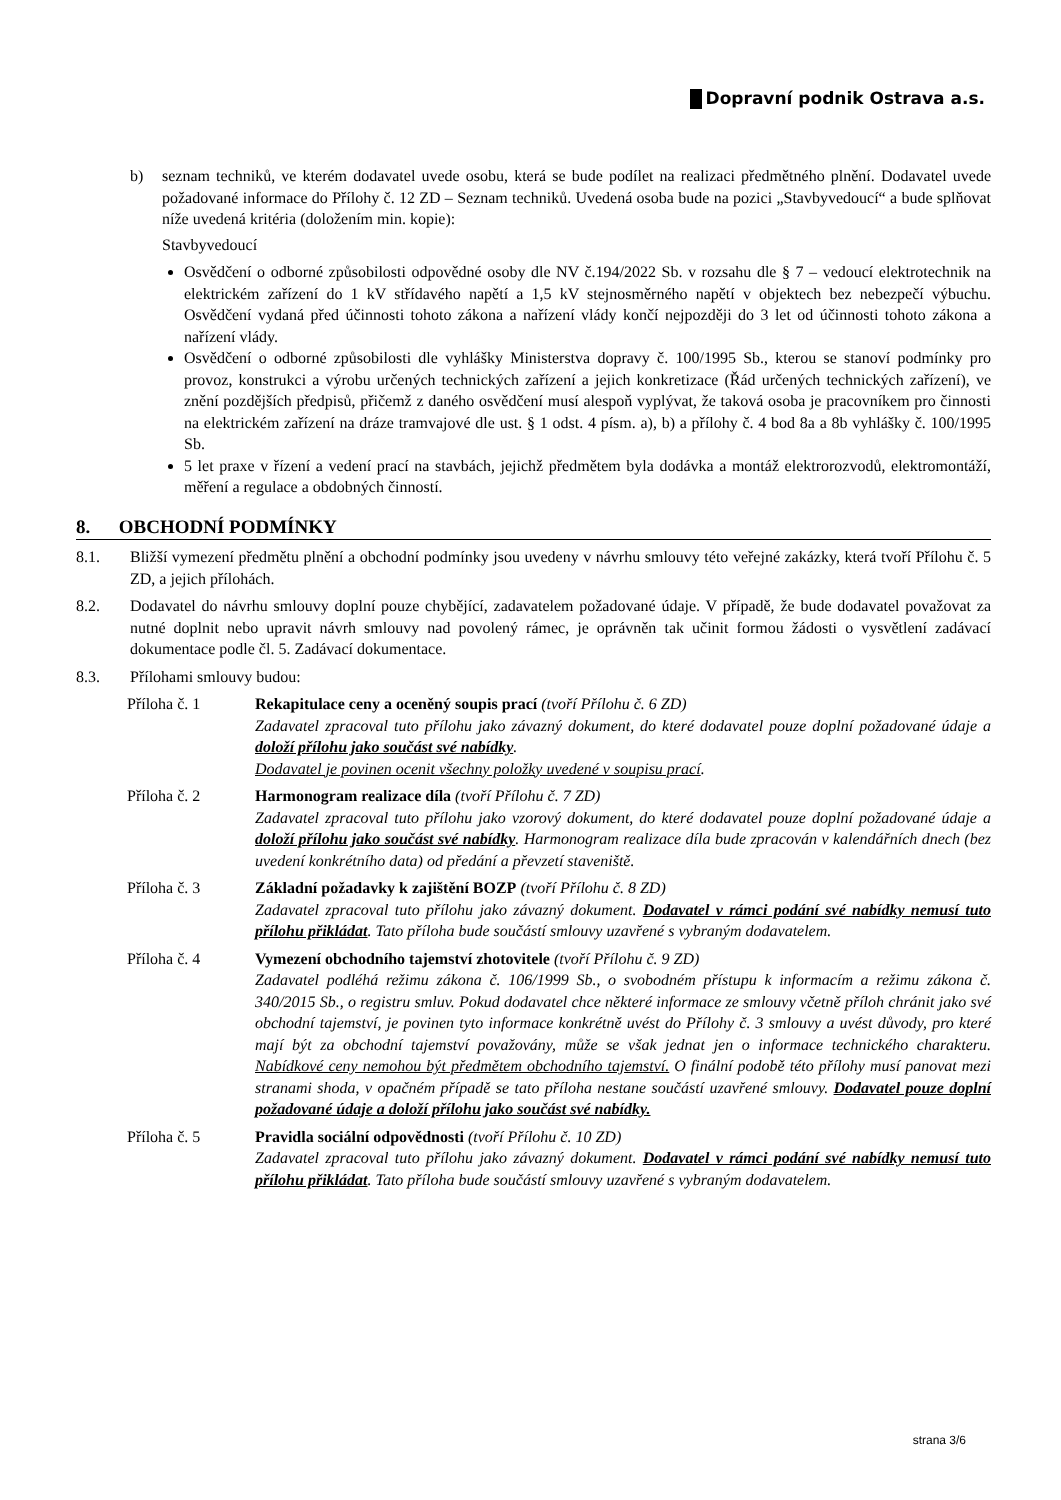Dopravní podnik Ostrava a.s.
b) seznam techniků, ve kterém dodavatel uvede osobu, která se bude podílet na realizaci předmětného plnění. Dodavatel uvede požadované informace do Přílohy č. 12 ZD – Seznam techniků. Uvedená osoba bude na pozici „Stavbyvedoucí“ a bude splňovat níže uvedená kritéria (doložením min. kopie):
Stavbyvedoucí
Osvědčení o odborné způsobilosti odpovědné osoby dle NV č.194/2022 Sb. v rozsahu dle § 7 – vedoucí elektrotechnik na elektrickém zařízení do 1 kV střídavého napětí a 1,5 kV stejnosměrného napětí v objektech bez nebezpečí výbuchu. Osvědčení vydaná před účinnosti tohoto zákona a nařízení vlády končí nejpozději do 3 let od účinnosti tohoto zákona a nařízení vlády.
Osvědčení o odborné způsobilosti dle vyhlášky Ministerstva dopravy č. 100/1995 Sb., kterou se stanoví podmínky pro provoz, konstrukci a výrobu určených technických zařízení a jejich konkretizace (Řád určených technických zařízení), ve znění pozdějších předpisů, přičemž z daného osvědčení musí alespoň vyplývat, že taková osoba je pracovníkem pro činnosti na elektrickém zařízení na dráze tramvajové dle ust. § 1 odst. 4 písm. a), b) a přílohy č. 4 bod 8a a 8b vyhlášky č. 100/1995 Sb.
5 let praxe v řízení a vedení prací na stavbách, jejichž předmětem byla dodávka a montáž elektrorozvodů, elektromontáží, měření a regulace a obdobných činností.
8. OBCHODNÍ PODMÍNKY
8.1. Bližší vymezení předmětu plnění a obchodní podmínky jsou uvedeny v návrhu smlouvy této veřejné zakázky, která tvoří Přílohu č. 5 ZD, a jejich přílohách.
8.2. Dodavatel do návrhu smlouvy doplní pouze chybějící, zadavatelem požadované údaje. V případě, že bude dodavatel považovat za nutné doplnit nebo upravit návrh smlouvy nad povolený rámec, je oprávněn tak učinit formou žádosti o vysvětlení zadávací dokumentace podle čl. 5. Zadávací dokumentace.
8.3. Přílohami smlouvy budou:
Příloha č. 1 Rekapitulace ceny a oceněný soupis prací (tvoří Přílohu č. 6 ZD)
Zadavatel zpracoval tuto přílohu jako závazný dokument, do které dodavatel pouze doplní požadované údaje a doloží přílohu jako součást své nabídky.
Dodavatel je povinen ocenit všechny položky uvedené v soupisu prací.
Příloha č. 2 Harmonogram realizace díla (tvoří Přílohu č. 7 ZD)
Zadavatel zpracoval tuto přílohu jako vzorový dokument, do které dodavatel pouze doplní požadované údaje a doloží přílohu jako součást své nabídky. Harmonogram realizace díla bude zpracován v kalendářních dnech (bez uvedení konkrétního data) od předání a převzetí staveniště.
Příloha č. 3 Základní požadavky k zajištění BOZP (tvoří Přílohu č. 8 ZD)
Zadavatel zpracoval tuto přílohu jako závazný dokument. Dodavatel v rámci podání své nabídky nemusí tuto přílohu přikládat. Tato příloha bude součástí smlouvy uzavřené s vybraným dodavatelem.
Příloha č. 4 Vymezení obchodního tajemství zhotovitele (tvoří Přílohu č. 9 ZD)
Zadavatel podléhá režimu zákona č. 106/1999 Sb., o svobodném přístupu k informacím a režimu zákona č. 340/2015 Sb., o registru smluv. Pokud dodavatel chce některé informace ze smlouvy včetně příloh chránit jako své obchodní tajemství, je povinen tyto informace konkrétně uvést do Přílohy č. 3 smlouvy a uvést důvody, pro které mají být za obchodní tajemství považovány, může se však jednat jen o informace technického charakteru. Nabídkové ceny nemohou být předmětem obchodního tajemství. O finální podobě této přílohy musí panovat mezi stranami shoda, v opačném případě se tato příloha nestane součástí uzavřené smlouvy. Dodavatel pouze doplní požadované údaje a doloží přílohu jako součást své nabídky.
Příloha č. 5 Pravidla sociální odpovědnosti (tvoří Přílohu č. 10 ZD)
Zadavatel zpracoval tuto přílohu jako závazný dokument. Dodavatel v rámci podání své nabídky nemusí tuto přílohu přikládat. Tato příloha bude součástí smlouvy uzavřené s vybraným dodavatelem.
strana 3/6